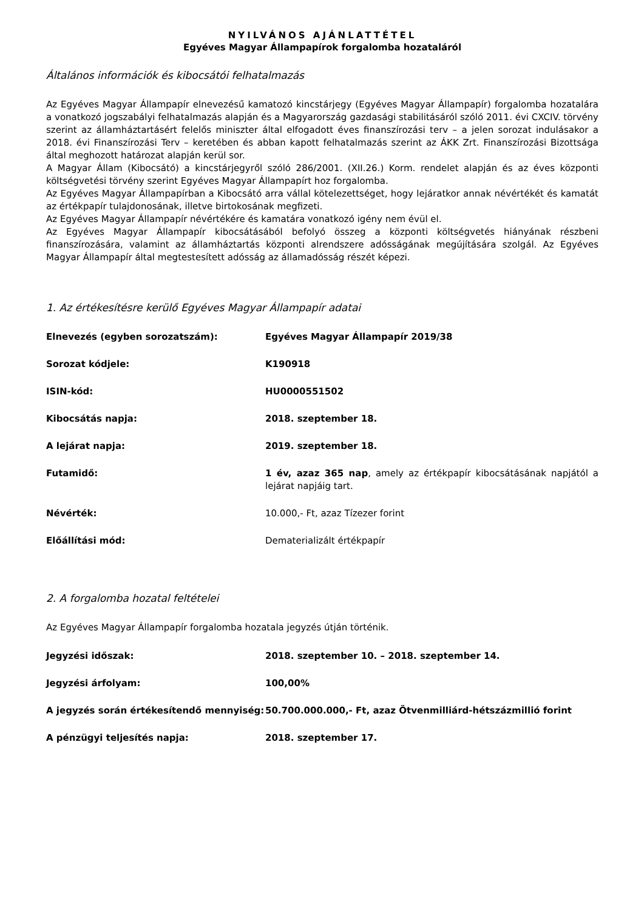NYILVÁNOS AJÁNLATTÉTEL
Egyéves Magyar Állampapírok forgalomba hozataláról
Általános információk és kibocsátói felhatalmazás
Az Egyéves Magyar Állampapír elnevezésű kamatozó kincstárjegy (Egyéves Magyar Állampapír) forgalomba hozatalára a vonatkozó jogszabályi felhatalmazás alapján és a Magyarország gazdasági stabilitásáról szóló 2011. évi CXCIV. törvény szerint az államháztartásért felelős miniszter által elfogadott éves finanszírozási terv – a jelen sorozat indulásakor a 2018. évi Finanszírozási Terv – keretében és abban kapott felhatalmazás szerint az ÁKK Zrt. Finanszírozási Bizottsága által meghozott határozat alapján kerül sor.
A Magyar Állam (Kibocsátó) a kincstárjegyről szóló 286/2001. (XII.26.) Korm. rendelet alapján és az éves központi költségvetési törvény szerint Egyéves Magyar Állampapírt hoz forgalomba.
Az Egyéves Magyar Állampapírban a Kibocsátó arra vállal kötelezettséget, hogy lejáratkor annak névértékét és kamatát az értékpapír tulajdonosának, illetve birtokosának megfizeti.
Az Egyéves Magyar Állampapír névértékére és kamatára vonatkozó igény nem évül el.
Az Egyéves Magyar Állampapír kibocsátásából befolyó összeg a központi költségvetés hiányának részbeni finanszírozására, valamint az államháztartás központi alrendszere adósságának megújítására szolgál. Az Egyéves Magyar Állampapír által megtestesített adósság az államadósság részét képezi.
1. Az értékesítésre kerülő Egyéves Magyar Állampapír adatai
| Elnevezés (egyben sorozatszám): | Egyéves Magyar Állampapír 2019/38 |
| Sorozat kódjele: | K190918 |
| ISIN-kód: | HU0000551502 |
| Kibocsátás napja: | 2018. szeptember 18. |
| A lejárat napja: | 2019. szeptember 18. |
| Futamidő: | 1 év, azaz 365 nap , amely az értékpapír kibocsátásának napjától a lejárat napjáig tart. |
| Névérték: | 10.000,- Ft, azaz Tízezer forint |
| Előállítási mód: | Dematerializált értékpapír |
2. A forgalomba hozatal feltételei
Az Egyéves Magyar Állampapír forgalomba hozatala jegyzés útján történik.
| Jegyzési időszak: | 2018. szeptember 10. – 2018. szeptember 14. |
| Jegyzési árfolyam: | 100,00% |
| A jegyzés során értékesítendő mennyiség: | 50.700.000.000,- Ft, azaz Ötvenmilliárd-hétszázmillió forint |
| A pénzügyi teljesítés napja: | 2018. szeptember 17. |